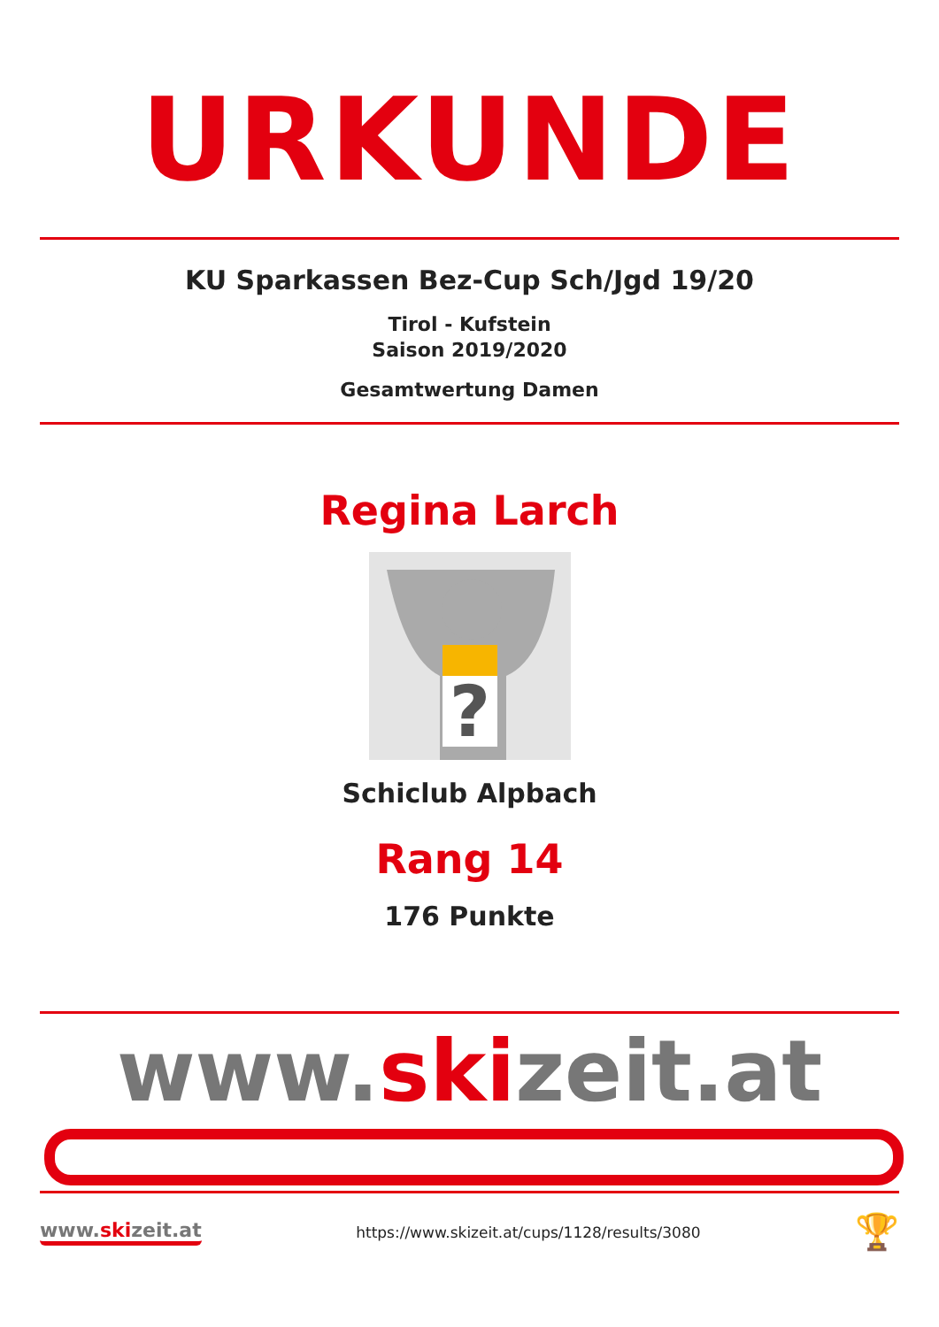URKUNDE
KU Sparkassen Bez-Cup Sch/Jgd 19/20
Tirol - Kufstein
Saison 2019/2020
Gesamtwertung Damen
Regina Larch
?
Schiclub Alpbach
Rang 14
176 Punkte
www.skizeit.at
www.skizeit.at
https://www.skizeit.at/cups/1128/results/3080
🏆